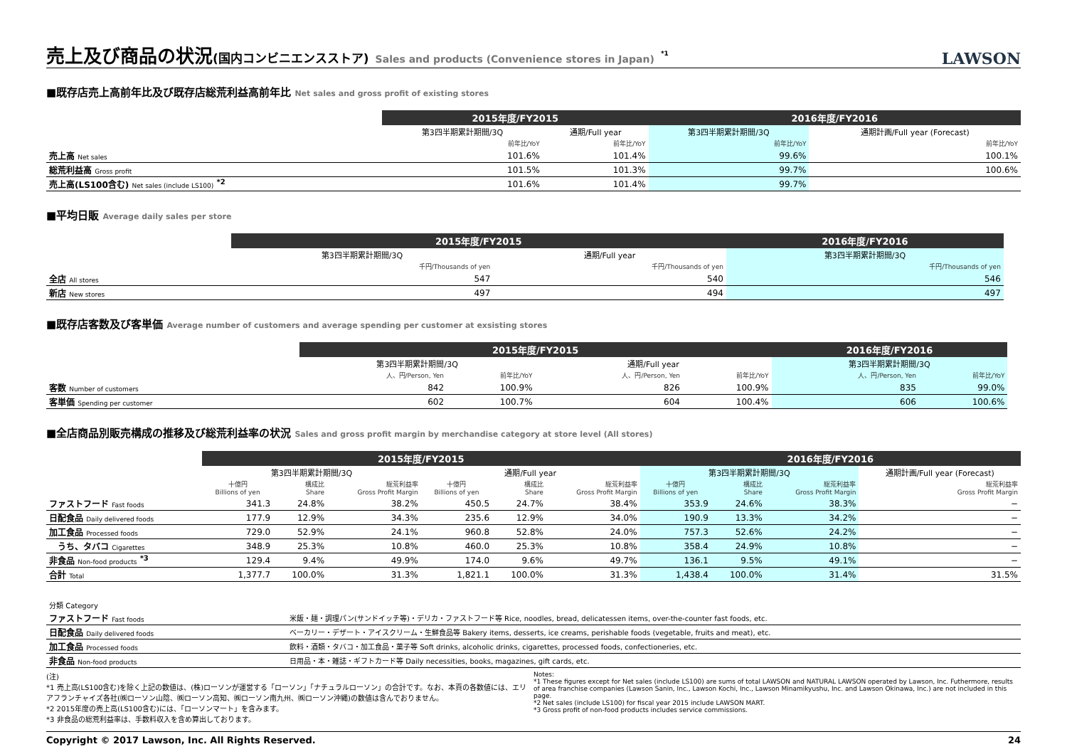売上及び商品の状況(国内コンビニエンスストア) Sales and products (Convenience stores in Japan) <sup>*1</sup> LAWSON
■既存店売上高前年比及び既存店総荒利益高前年比 Net sales and gross profit of existing stores
| | 2015年度/FY2015 | | 2016年度/FY2016 | |
| | 第3四半期累計期間/3Q | 通期/Full year | 第3四半期累計期間/3Q | 通期計画/Full year (Forecast) |
| | 前年比/YoY | 前年比/YoY | 前年比/YoY | 前年比/YoY |
| 売上高 Net sales | 101.6% | 101.4% | 99.6% | 100.1% |
| 総荒利益高 Gross profit | 101.5% | 101.3% | 99.7% | 100.6% |
| 売上高(LS100含む) Net sales (include LS100) <sup>*2</sup> | 101.6% | 101.4% | 99.7% | |
■平均日販 Average daily sales per store
| | 2015年度/FY2015 | | 2016年度/FY2016 | |
| | 第3四半期累計期間/3Q | 通期/Full year | 第3四半期累計期間/3Q | |
| | 千円/Thousands of yen | 千円/Thousands of yen | 千円/Thousands of yen | |
| 全店 All stores | 547 | 540 | 546 | |
| 新店 New stores | 497 | 494 | 497 | |
■既存店客数及び客単価 Average number of customers and average spending per customer at exsisting stores
| | 2015年度/FY2015 | | | | 2016年度/FY2016 | | |
| | 第3四半期累計期間/3Q | | 通期/Full year | | 第3四半期累計期間/3Q | | |
| | 人、円/Person, Yen | 前年比/YoY | 人、円/Person, Yen | 前年比/YoY | 人、円/Person, Yen | 前年比/YoY | |
| 客数 Number of customers | 842 | 100.9% | 826 | 100.9% | 835 | 99.0% | |
| 客単価 Spending per customer | 602 | 100.7% | 604 | 100.4% | 606 | 100.6% | |
■全店商品別販売構成の推移及び総荒利益率の状況 Sales and gross profit margin by merchandise category at store level (All stores)
| | 2015年度/FY2015 | | | | | | 2016年度/FY2016 | | | |
| | 第3四半期累計期間/3Q | | | 通期/Full year | | | 第3四半期累計期間/3Q | | | 通期計画/Full year (Forecast) |
| | 十億円 Billions of yen | 構成比 Share | 総荒利益率 Gross Profit Margin | 十億円 Billions of yen | 構成比 Share | 総荒利益率 Gross Profit Margin | 十億円 Billions of yen | 構成比 Share | 総荒利益率 Gross Profit Margin | 総荒利益率 Gross Profit Margin |
| ファストフード Fast foods | 341.3 | 24.8% | 38.2% | 450.5 | 24.7% | 38.4% | 353.9 | 24.6% | 38.3% | − |
| 日配食品 Daily delivered foods | 177.9 | 12.9% | 34.3% | 235.6 | 12.9% | 34.0% | 190.9 | 13.3% | 34.2% | − |
| 加工食品 Processed foods | 729.0 | 52.9% | 24.1% | 960.8 | 52.8% | 24.0% | 757.3 | 52.6% | 24.2% | − |
| うち、タバコ Cigarettes | 348.9 | 25.3% | 10.8% | 460.0 | 25.3% | 10.8% | 358.4 | 24.9% | 10.8% | − |
| 非食品 Non-food products <sup>*3</sup> | 129.4 | 9.4% | 49.9% | 174.0 | 9.6% | 49.7% | 136.1 | 9.5% | 49.1% | − |
| 合計 Total | 1,377.7 | 100.0% | 31.3% | 1,821.1 | 100.0% | 31.3% | 1,438.4 | 100.0% | 31.4% | 31.5% |
| 分類 Category | |
| ファストフード Fast foods | 米飯・麺・調理パン(サンドイッチ等)・デリカ・ファストフード等 Rice, noodles, bread, delicatessen items, over-the-counter fast foods, etc. |
| 日配食品 Daily delivered foods | ベーカリー・デザート・アイスクリーム・生鮮食品等 Bakery items, desserts, ice creams, perishable foods (vegetable, fruits and meat), etc. |
| 加工食品 Processed foods | 飲料・酒類・タバコ・加工食品・菓子等 Soft drinks, alcoholic drinks, cigarettes, processed foods, confectioneries, etc. |
| 非食品 Non-food products | 日用品・本・雑誌・ギフトカード等 Daily necessities, books, magazines, gift cards, etc. |
(注)
*1 売上高(LS100含む)を除く上記の数値は、(株)ローソンが運営する「ローソン」「ナチュラルローソン」の合計です。なお、本頁の各数値には、エリアフランチャイズ各社(㈱ローソン山陰、㈱ローソン高知、㈱ローソン南九州、㈱ローソン沖縄)の数値は含んでおりません。
*2 2015年度の売上高(LS100含む)には、「ローソンマート」を含みます。
*3 非食品の総荒利益率は、手数料収入を含め算出しております。
Notes:
*1 These figures except for Net sales (include LS100) are sums of total LAWSON and NATURAL LAWSON operated by Lawson, Inc. Futhermore, results of area franchise companies (Lawson Sanin, Inc., Lawson Kochi, Inc., Lawson Minamikyushu, Inc. and Lawson Okinawa, Inc.) are not included in this page.
*2 Net sales (include LS100) for fiscal year 2015 include LAWSON MART.
*3 Gross profit of non-food products includes service commissions.
Copyright © 2017 Lawson, Inc. All Rights Reserved. 24